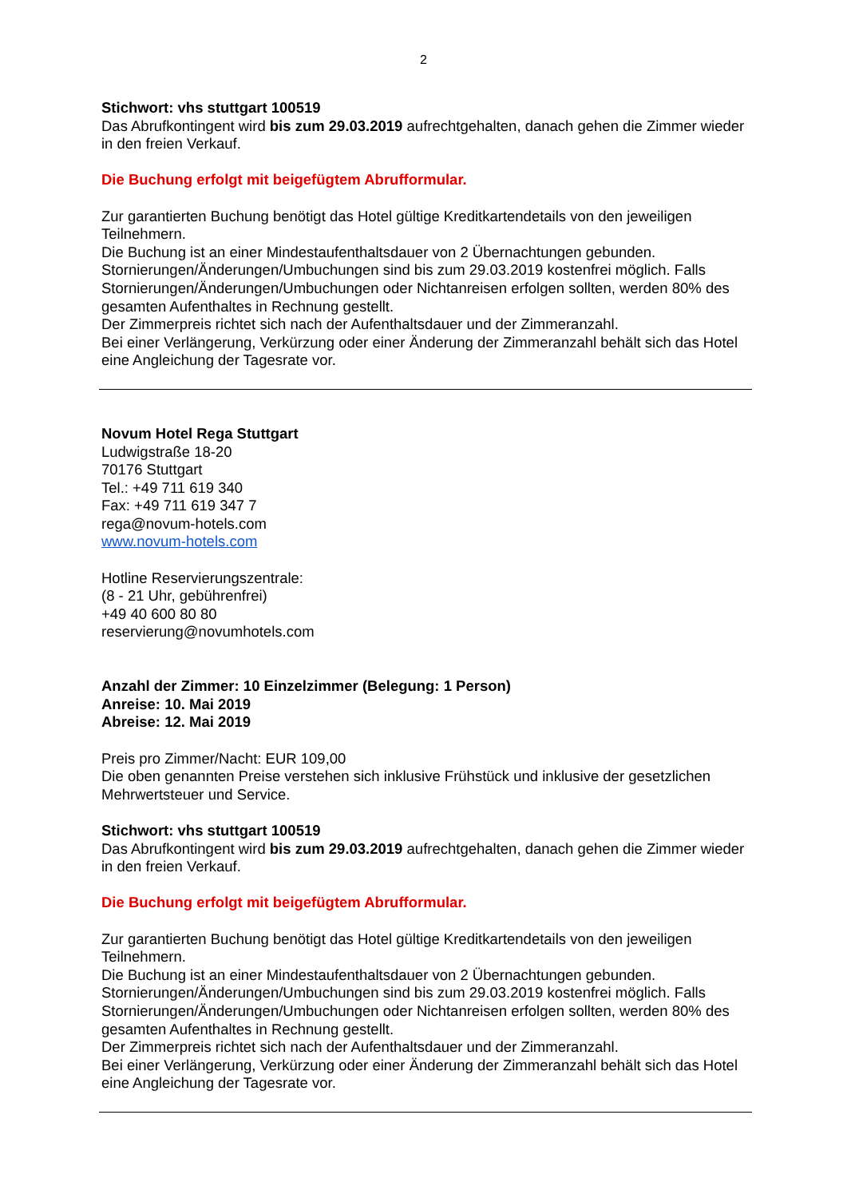2
Stichwort: vhs stuttgart 100519
Das Abrufkontingent wird bis zum 29.03.2019 aufrechtgehalten, danach gehen die Zimmer wieder in den freien Verkauf.
Die Buchung erfolgt mit beigefügtem Abrufformular.
Zur garantierten Buchung benötigt das Hotel gültige Kreditkartendetails von den jeweiligen Teilnehmern.
Die Buchung ist an einer Mindestaufenthaltsdauer von 2 Übernachtungen gebunden.
Stornierungen/Änderungen/Umbuchungen sind bis zum 29.03.2019 kostenfrei möglich. Falls Stornierungen/Änderungen/Umbuchungen oder Nichtanreisen erfolgen sollten, werden 80% des gesamten Aufenthaltes in Rechnung gestellt.
Der Zimmerpreis richtet sich nach der Aufenthaltsdauer und der Zimmeranzahl.
Bei einer Verlängerung, Verkürzung oder einer Änderung der Zimmeranzahl behält sich das Hotel eine Angleichung der Tagesrate vor.
Novum Hotel Rega Stuttgart
Ludwigstraße 18-20
70176 Stuttgart
Tel.: +49 711 619 340
Fax: +49 711 619 347 7
rega@novum-hotels.com
www.novum-hotels.com
Hotline Reservierungszentrale:
(8 - 21 Uhr, gebührenfrei)
+49 40 600 80 80
reservierung@novumhotels.com
Anzahl der Zimmer: 10 Einzelzimmer (Belegung: 1 Person)
Anreise: 10. Mai 2019
Abreise: 12. Mai 2019
Preis pro Zimmer/Nacht: EUR 109,00
Die oben genannten Preise verstehen sich inklusive Frühstück und inklusive der gesetzlichen Mehrwertsteuer und Service.
Stichwort: vhs stuttgart 100519
Das Abrufkontingent wird bis zum 29.03.2019 aufrechtgehalten, danach gehen die Zimmer wieder in den freien Verkauf.
Die Buchung erfolgt mit beigefügtem Abrufformular.
Zur garantierten Buchung benötigt das Hotel gültige Kreditkartendetails von den jeweiligen Teilnehmern.
Die Buchung ist an einer Mindestaufenthaltsdauer von 2 Übernachtungen gebunden.
Stornierungen/Änderungen/Umbuchungen sind bis zum 29.03.2019 kostenfrei möglich. Falls Stornierungen/Änderungen/Umbuchungen oder Nichtanreisen erfolgen sollten, werden 80% des gesamten Aufenthaltes in Rechnung gestellt.
Der Zimmerpreis richtet sich nach der Aufenthaltsdauer und der Zimmeranzahl.
Bei einer Verlängerung, Verkürzung oder einer Änderung der Zimmeranzahl behält sich das Hotel eine Angleichung der Tagesrate vor.